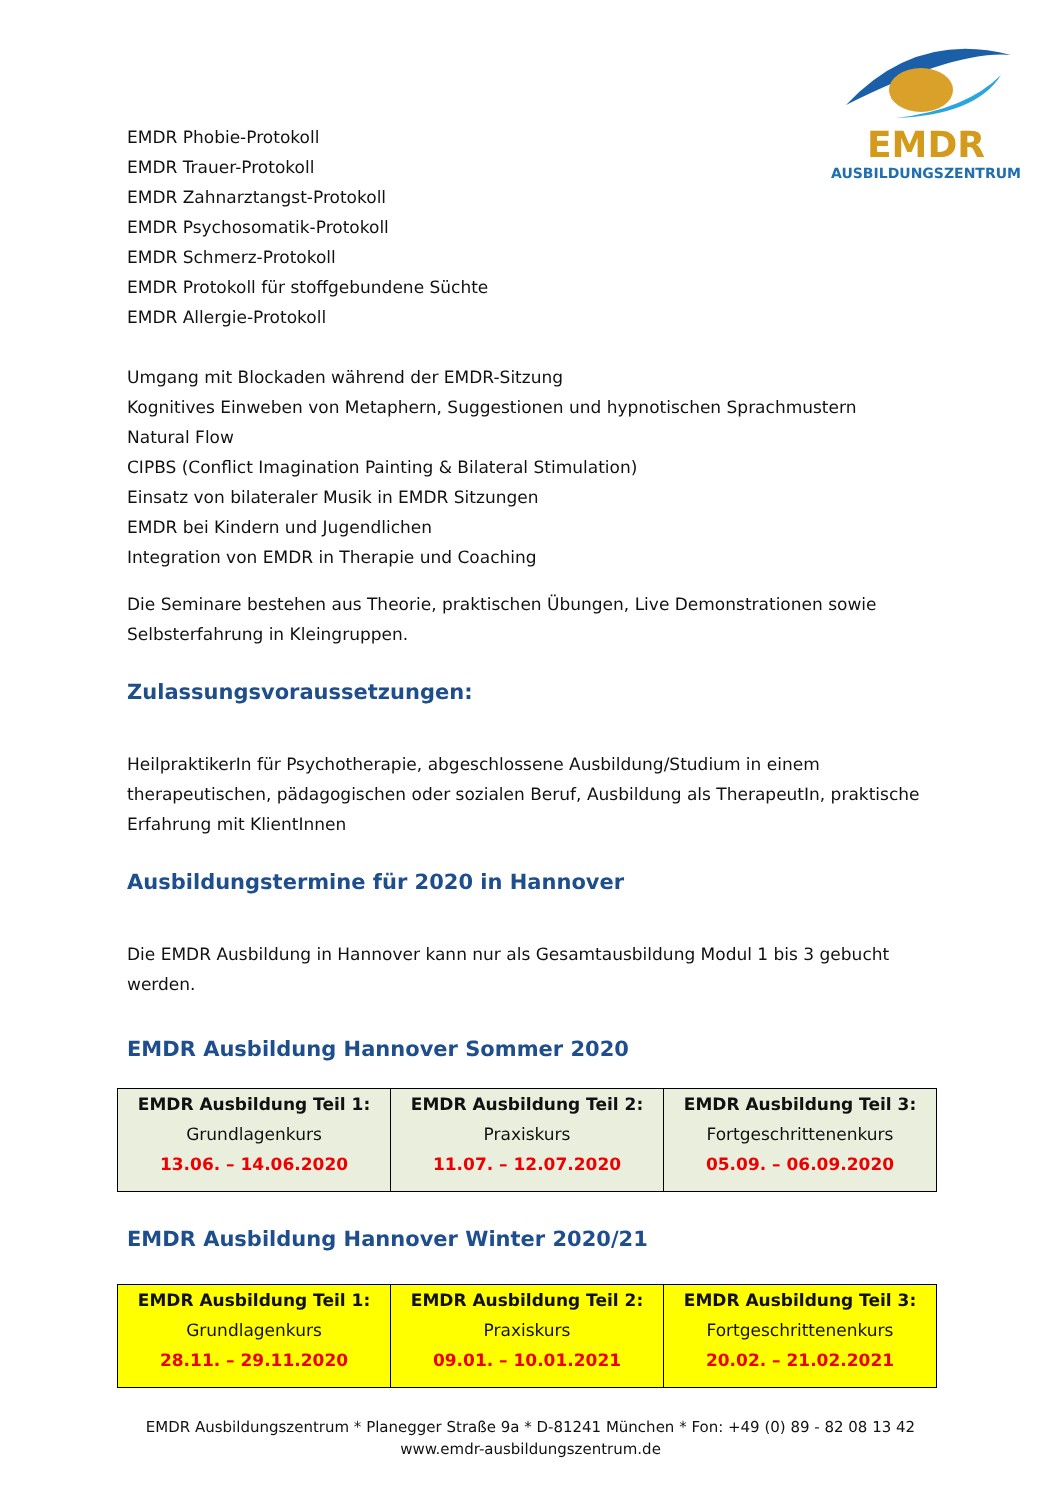EMDR
AUSBILDUNGSZENTRUM
EMDR Phobie-Protokoll
EMDR Trauer-Protokoll
EMDR Zahnarztangst-Protokoll
EMDR Psychosomatik-Protokoll
EMDR Schmerz-Protokoll
EMDR Protokoll für stoffgebundene Süchte
EMDR Allergie-Protokoll
Umgang mit Blockaden während der EMDR-Sitzung
Kognitives Einweben von Metaphern, Suggestionen und hypnotischen Sprachmustern
Natural Flow
CIPBS (Conflict Imagination Painting & Bilateral Stimulation)
Einsatz von bilateraler Musik in EMDR Sitzungen
EMDR bei Kindern und Jugendlichen
Integration von EMDR in Therapie und Coaching
Die Seminare bestehen aus Theorie, praktischen Übungen, Live Demonstrationen sowie Selbsterfahrung in Kleingruppen.
Zulassungsvoraussetzungen:
HeilpraktikerIn für Psychotherapie, abgeschlossene Ausbildung/Studium in einem therapeutischen, pädagogischen oder sozialen Beruf, Ausbildung als TherapeutIn, praktische Erfahrung mit KlientInnen
Ausbildungstermine für 2020 in Hannover
Die EMDR Ausbildung in Hannover kann nur als Gesamtausbildung Modul 1 bis 3 gebucht werden.
EMDR Ausbildung Hannover Sommer 2020
| EMDR Ausbildung Teil 1: Grundlagenkurs 13.06. – 14.06.2020 | EMDR Ausbildung Teil 2: Praxiskurs 11.07. – 12.07.2020 | EMDR Ausbildung Teil 3: Fortgeschrittenenkurs 05.09. – 06.09.2020 |
EMDR Ausbildung Hannover Winter 2020/21
| EMDR Ausbildung Teil 1: Grundlagenkurs 28.11. – 29.11.2020 | EMDR Ausbildung Teil 2: Praxiskurs 09.01. – 10.01.2021 | EMDR Ausbildung Teil 3: Fortgeschrittenenkurs 20.02. – 21.02.2021 |
EMDR Ausbildungszentrum * Planegger Straße 9a * D-81241 München * Fon: +49 (0) 89 - 82 08 13 42
www.emdr-ausbildungszentrum.de